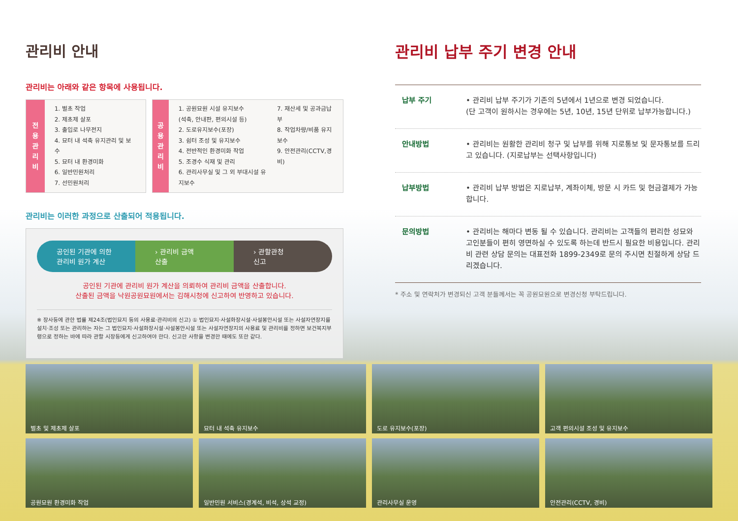관리비 안내
관리비는 아래와 같은 항목에 사용됩니다.
전
용
관
리
비
1. 벌초 작업
2. 제초제 살포
3. 출입로 나무전지
4. 묘터 내 석축 유지관리 및 보수
5. 묘터 내 환경미화
6. 일반민원처리
7. 선민원처리
공
용
관
리
비
1. 공원묘원 시설 유지보수
(석축, 안내판, 편의시설 등)
2. 도로유지보수(포장)
3. 쉼터 조성 및 유지보수
4. 전반적인 환경미화 작업
5. 조경수 식재 및 관리
6. 관리사무실 및 그 외 부대시설 유지보수
7. 재산세 및 공과금납부
8. 작업차량/비품 유지보수
9. 안전관리(CCTV,경비)
관리비는 이러한 과정으로 산출되어 적용됩니다.
공인된 기관에 의한
관리비 원가 계산
› 관리비 금액
산출
› 관할관청
신고
공인된 기관에 관리비 원가 계산을 의뢰하여 관리비 금액을 산출합니다.
산출된 금액을 낙원공원묘원에서는 김해시청에 신고하여 반영하고 있습니다.
※ 장사등에 관한 법률 제24조(법인묘지 등의 사용료·관리비의 신고) ① 법인묘지·사설화장시설·사설봉안시설 또는 사설자연장지를 설치·조성 또는 관리하는 자는 그 법인묘지·사설화장시설·사설봉안시설 또는 사설자연장지의 사용료 및 관리비를 정하면 보건복지부령으로 정하는 바에 따라 관할 시장등에게 신고하여야 한다. 신고한 사항을 변경한 때에도 또한 같다.
관리비 납부 주기 변경 안내
납부 주기 • 관리비 납부 주기가 기존의 5년에서 1년으로 변경 되었습니다.
(단 고객이 원하시는 경우에는 5년, 10년, 15년 단위로 납부가능합니다.)
안내방법 • 관리비는 원활한 관리비 청구 및 납부를 위해 지로통보 및 문자통보를 드리고 있습니다. (지로납부는 선택사항입니다)
납부방법 • 관리비 납부 방법은 지로납부, 계좌이체, 방문 시 카드 및 현금결제가 가능합니다.
문의방법 • 관리비는 해마다 변동 될 수 있습니다. 관리비는 고객들의 편리한 성묘와 고인분들이 편히 영면하실 수 있도록 하는데 반드시 필요한 비용입니다. 관리비 관련 상담 문의는 대표전화 1899-2349로 문의 주시면 친절하게 상담 드리겠습니다.
* 주소 및 연락처가 변경되신 고객 분들께서는 꼭 공원묘원으로 변경신청 부탁드립니다.
벌초 및 제초제 살포
묘터 내 석축 유지보수
도로 유지보수(포장)
고객 편의시설 조성 및 유지보수
공원묘원 환경미화 작업
일반민원 서비스(경계석, 비석, 상석 교정)
관리사무실 운영
안전관리(CCTV, 경비)